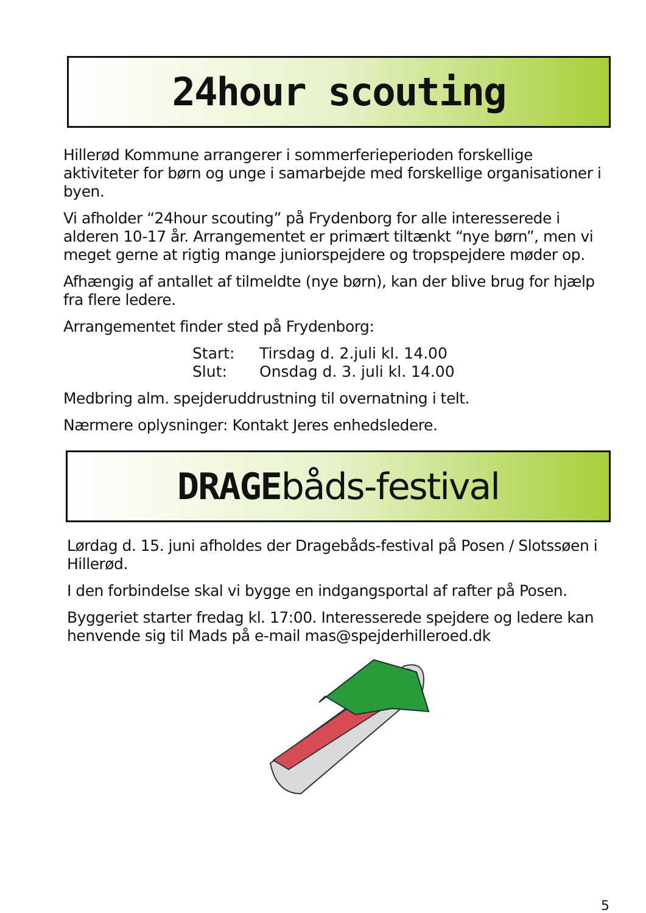24hour scouting
Hillerød Kommune arrangerer i sommerferieperioden forskellige aktiviteter for børn og unge i samarbejde med forskellige organisationer i byen.
Vi afholder “24hour scouting” på Frydenborg for alle interesserede i alderen 10-17 år. Arrangementet er primært tiltænkt “nye børn”, men vi meget gerne at rigtig mange juniorspejdere og tropspejdere møder op.
Afhængig af antallet af tilmeldte (nye børn), kan der blive brug for hjælp fra flere ledere.
Arrangementet finder sted på Frydenborg:
Start: Tirsdag d. 2.juli kl. 14.00
Slut: Onsdag d. 3. juli kl. 14.00
Medbring alm. spejderuddrustning til overnatning i telt.
Nærmere oplysninger: Kontakt Jeres enhedsledere.
DRAGEbåds-festival
Lørdag d. 15. juni afholdes der Dragebåds-festival på Posen / Slotssøen i Hillerød.
I den forbindelse skal vi bygge en indgangsportal af rafter på Posen.
Byggeriet starter fredag kl. 17:00. Interesserede spejdere og ledere kan henvende sig til Mads på e-mail mas@spejderhilleroed.dk
5